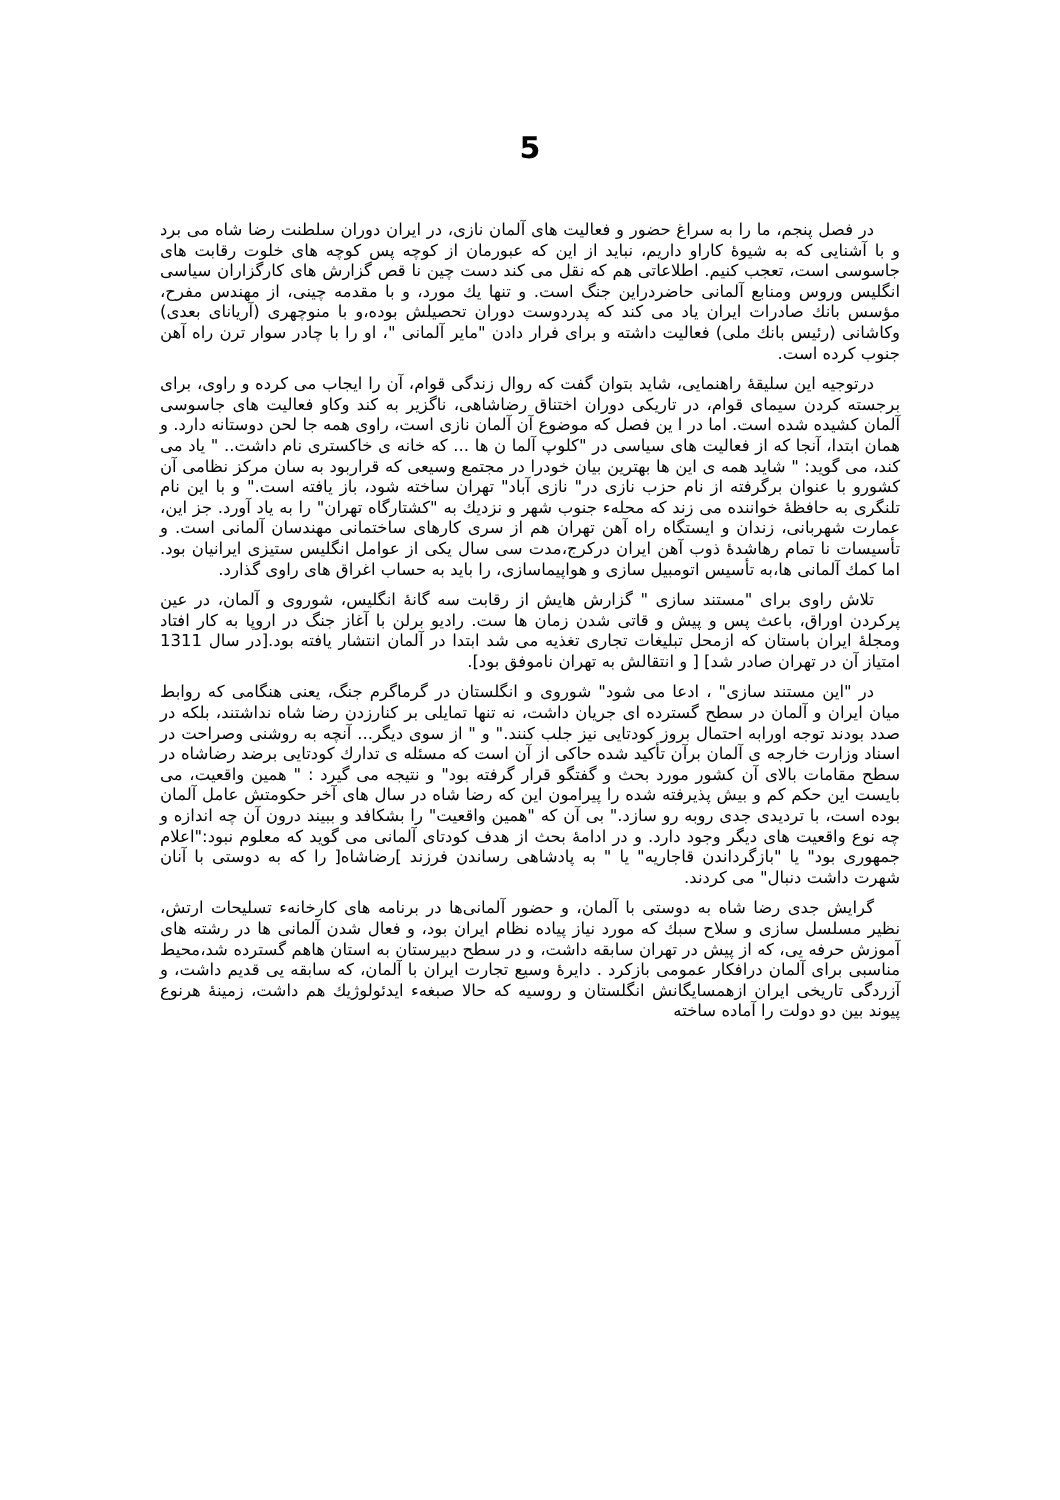5
در فصل پنجم، ما را به سراغ حضور و فعالیت های آلمان نازی، در ایران دوران سلطنت رضا شاه می برد و با آشنایی که به شیوۀ کاراو داریم، نباید از این که عبورمان از کوچه پس کوچه های خلوت رقابت های جاسوسی است، تعجب کنیم. اطلاعاتی هم که نقل می کند دست چین نا قص گزارش های کارگزاران سیاسی انگلیس وروس ومنابع آلمانی حاضردراین جنگ است. و تنها یك مورد، و با مقدمه چینی، از مهندس مفرح، مؤسس بانك صادرات ایران یاد می کند که پدردوست دوران تحصیلش بوده،و با منوچهری (آریانای بعدی) وکاشانی (رئیس بانك ملی) فعالیت داشته و برای فرار دادن "مایر آلمانی "، او را با چادر سوار ترن راه آهن جنوب کرده است.
درتوجیه این سلیقۀ راهنمایی، شاید بتوان گفت که روال زندگی قوام، آن را ایجاب می کرده و راوی، برای برجسته کردن سیمای قوام، در تاریکی دوران اختناق رضاشاهی، ناگزیر به کند وکاو فعالیت های جاسوسی آلمان کشیده شده است. اما در ا ین فصل که موضوع آن آلمان نازی است، راوی همه جا لحن دوستانه دارد. و همان ابتدا، آنجا که از فعالیت های سیاسی در "کلوپ آلما ن ها ... که خانه ی خاکستری نام داشت.. " یاد می کند، می گوید: " شاید همه ی این ها بهترین بیان خودرا در مجتمع وسیعی که قراربود به سان مرکز نظامی آن کشورو با عنوان برگرفته از نام حزب نازی در" نازی آباد" تهران ساخته شود، باز یافته است." و با این نام تلنگری به حافظۀ خواننده می زند که محلهء جنوب شهر و نزدیك به "کشتارگاه تهران" را به یاد آورد. جز این، عمارت شهربانی، زندان و ایستگاه راه آهن تهران هم از سری کارهای ساختمانی مهندسان آلمانی است. و تأسیسات نا تمام رهاشدۀ ذوب آهن ایران درکرج،مدت سی سال یکی از عوامل انگلیس ستیزی ایرانیان بود. اما کمك آلمانی ها،به تأسیس اتومبیل سازی و هواپیماسازی، را باید به حساب اغراق های راوی گذارد.
تلاش راوی برای "مستند سازی " گزارش هایش از رقابت سه گانۀ انگلیس، شوروی و آلمان، در عین پرکردن اوراق، باعث پس و پیش و قاتی شدن زمان ها ست. رادیو برلن با آغاز جنگ در اروپا به کار افتاد ومجلۀ ایران باستان که ازمحل تبلیغات تجاری تغذیه می شد ابتدا در آلمان انتشار یافته بود.[در سال 1311 امتیاز آن در تهران صادر شد] [ و انتقالش به تهران ناموفق بود].
در "این مستند سازی" ، ادعا می شود" شوروی و انگلستان در گرماگرم جنگ، یعنی هنگامی که روابط میان ایران و آلمان در سطح گسترده ای جریان داشت، نه تنها تمایلی بر کنارزدن رضا شاه نداشتند، بلکه در صدد بودند توجه اورابه احتمال بروز کودتایی نیز جلب کنند." و " از سوی دیگر... آنچه به روشنی وصراحت در اسناد وزارت خارجه ی آلمان برآن تأکید شده حاکی از آن است که مسئله ی تدارك کودتایی برضد رضاشاه در سطح مقامات بالای آن کشور مورد بحث و گفتگو قرار گرفته بود" و نتیجه می گیرد : " همین واقعیت، می بایست این حکم کم و بیش پذیرفته شده را پیرامون این که رضا شاه در سال های آخر حکومتش عامل آلمان بوده است، با تردیدی جدی روبه رو سازد." بی آن که "همین واقعیت" را بشکافد و ببیند درون آن چه اندازه و چه نوع واقعیت های دیگر وجود دارد. و در ادامۀ بحث از هدف کودتای آلمانی می گوید که معلوم نبود:"اعلام جمهوری بود" یا "بازگرداندن قاجاریه" یا " به پادشاهی رساندن فرزند ]رضاشاه[ را که به دوستی با آنان شهرت داشت دنبال" می کردند.
گرایش جدی رضا شاه به دوستی با آلمان، و حضور آلمانی‌ها در برنامه های کارخانهء تسلیحات ارتش، نظیر مسلسل سازی و سلاح سبك که مورد نیاز پیاده نظام ایران بود، و فعال شدن آلمانی ها در رشته های آموزش حرفه یی، که از پیش در تهران سابقه داشت، و در سطح دبیرستان به استان هاهم گسترده شد،محیط مناسبی برای آلمان درافکار عمومی بازکرد . دایرۀ وسیع تجارت ایران با آلمان، که سابقه یی قدیم داشت، و آزردگی تاریخی ایران ازهمسایگانش انگلستان و روسیه که حالا صبغهء ایدئولوژیك هم داشت، زمینۀ هرنوع پیوند بین دو دولت را آماده ساخته